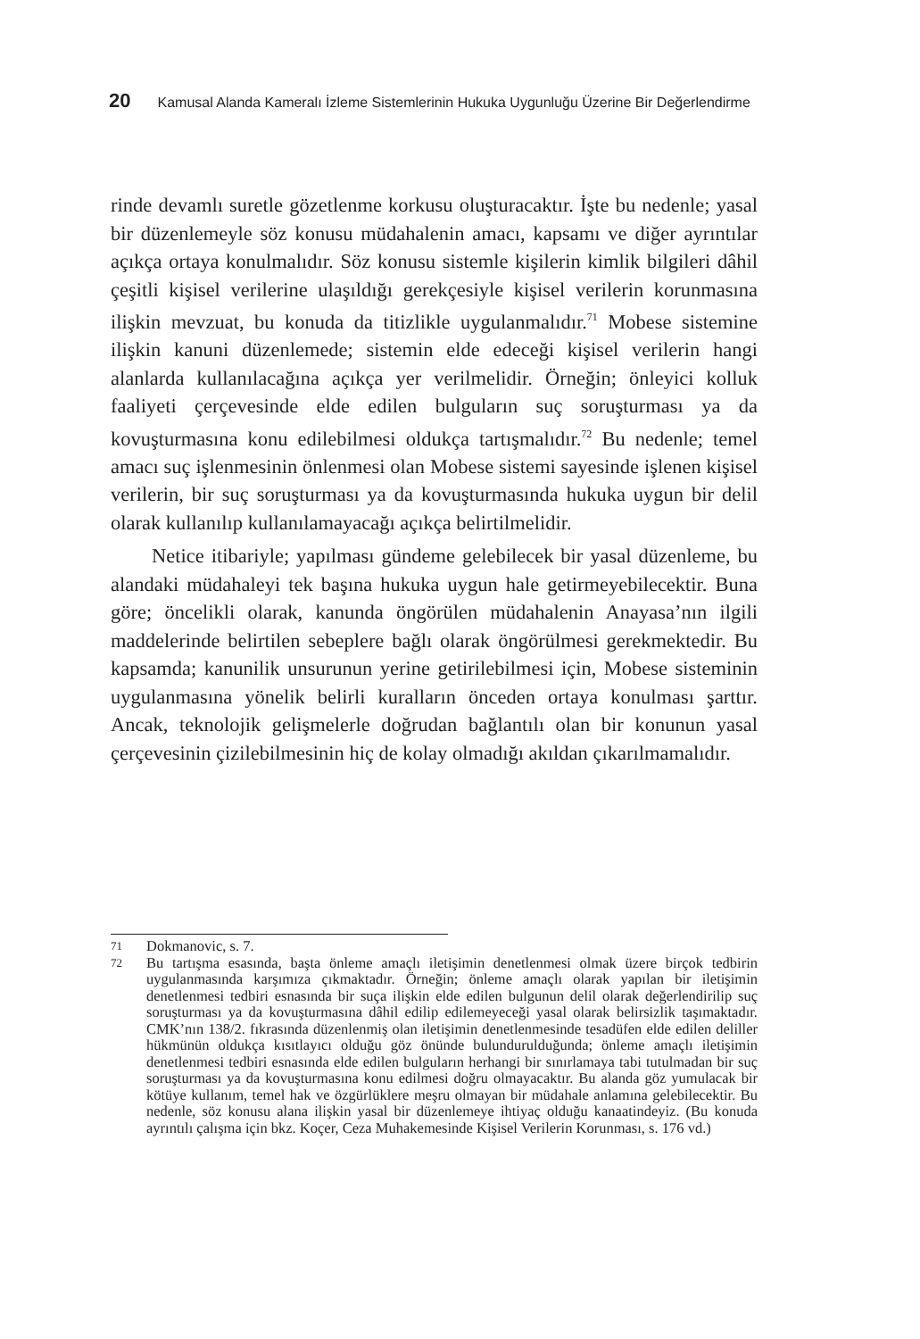20 Kamusal Alanda Kameralı İzleme Sistemlerinin Hukuka Uygunluğu Üzerine Bir Değerlendirme
rinde devamlı suretle gözetlenme korkusu oluşturacaktır. İşte bu nedenle; yasal bir düzenlemeyle söz konusu müdahalenin amacı, kapsamı ve diğer ayrıntılar açıkça ortaya konulmalıdır. Söz konusu sistemle kişilerin kimlik bilgileri dâhil çeşitli kişisel verilerine ulaşıldığı gerekçesiyle kişisel verilerin korunmasına ilişkin mevzuat, bu konuda da titizlikle uygulanmalıdır.<sup>71</sup> Mobese sistemine ilişkin kanuni düzenlemede; sistemin elde edeceği kişisel verilerin hangi alanlarda kullanılacağına açıkça yer verilmelidir. Örneğin; önleyici kolluk faaliyeti çerçevesinde elde edilen bulguların suç soruşturması ya da kovuşturmasına konu edilebilmesi oldukça tartışmalıdır.<sup>72</sup> Bu nedenle; temel amacı suç işlenmesinin önlenmesi olan Mobese sistemi sayesinde işlenen kişisel verilerin, bir suç soruşturması ya da kovuşturmasında hukuka uygun bir delil olarak kullanılıp kullanılamayacağı açıkça belirtilmelidir.
Netice itibariyle; yapılması gündeme gelebilecek bir yasal düzenleme, bu alandaki müdahaleyi tek başına hukuka uygun hale getirmeyebilecektir. Buna göre; öncelikli olarak, kanunda öngörülen müdahalenin Anayasa’nın ilgili maddelerinde belirtilen sebeplere bağlı olarak öngörülmesi gerekmektedir. Bu kapsamda; kanunilik unsurunun yerine getirilebilmesi için, Mobese sisteminin uygulanmasına yönelik belirli kuralların önceden ortaya konulması şarttır. Ancak, teknolojik gelişmelerle doğrudan bağlantılı olan bir konunun yasal çerçevesinin çizilebilmesinin hiç de kolay olmadığı akıldan çıkarılmamalıdır.
71 Dokmanovic, s. 7.
72 Bu tartışma esasında, başta önleme amaçlı iletişimin denetlenmesi olmak üzere birçok tedbirin uygulanmasında karşımıza çıkmaktadır. Örneğin; önleme amaçlı olarak yapılan bir iletişimin denetlenmesi tedbiri esnasında bir suça ilişkin elde edilen bulgunun delil olarak değerlendirilip suç soruşturması ya da kovuşturmasına dâhil edilip edilemeyeceği yasal olarak belirsizlik taşımaktadır. CMK’nın 138/2. fıkrasında düzenlenmiş olan iletişimin denetlenmesinde tesadüfen elde edilen deliller hükmünün oldukça kısıtlayıcı olduğu göz önünde bulundurulduğunda; önleme amaçlı iletişimin denetlenmesi tedbiri esnasında elde edilen bulguların herhangi bir sınırlamaya tabi tutulmadan bir suç soruşturması ya da kovuşturmasına konu edilmesi doğru olmayacaktır. Bu alanda göz yumulacak bir kötüye kullanım, temel hak ve özgürlüklere meşru olmayan bir müdahale anlamına gelebilecektir. Bu nedenle, söz konusu alana ilişkin yasal bir düzenlemeye ihtiyaç olduğu kanaatindeyiz. (Bu konuda ayrıntılı çalışma için bkz. Koçer, Ceza Muhakemesinde Kişisel Verilerin Korunması, s. 176 vd.)